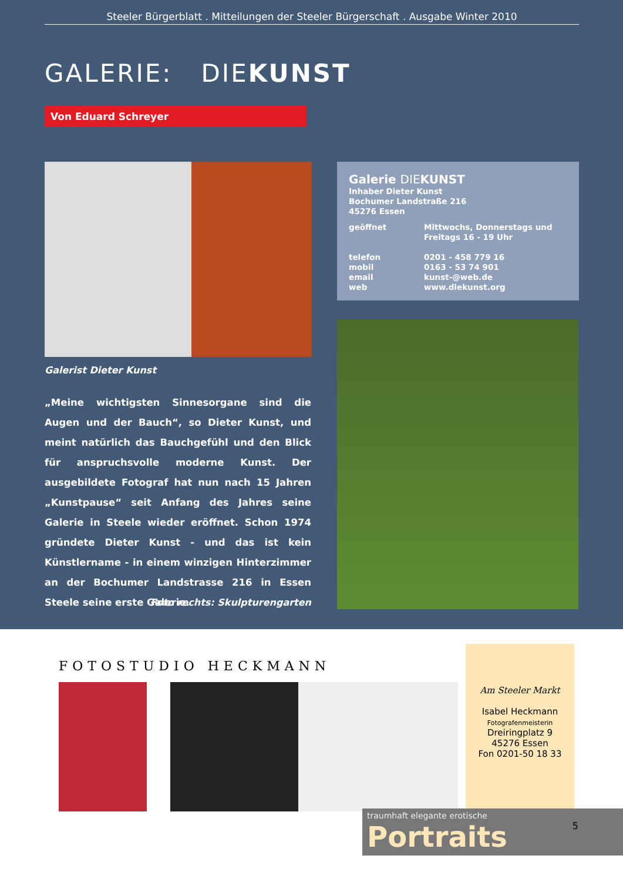Steeler Bürgerblatt . Mitteilungen der Steeler Bürgerschaft . Ausgabe Winter 2010
GALERIE: DIEKUNST
Von Eduard Schreyer
Galerist Dieter Kunst
„Meine wichtigsten Sinnesorgane sind die Augen und der Bauch“, so Dieter Kunst, und meint natürlich das Bauchgefühl und den Blick für anspruchsvolle moderne Kunst. Der ausgebildete Fotograf hat nun nach 15 Jahren „Kunstpause“ seit Anfang des Jahres seine Galerie in Steele wieder eröffnet. Schon 1974 gründete Dieter Kunst - und das ist kein Künstlername - in einem winzigen Hinterzimmer an der Bochumer Landstrasse 216 in Essen Steele seine erste Galerie.
Foto rechts: Skulpturengarten
Galerie DIEKUNST
Inhaber Dieter Kunst
Bochumer Landstraße 216
45276 Essen
| geöffnet | Mittwochs, Donnerstags und Freitags 16 - 19 Uhr |
| telefon | 0201 - 458 779 16 |
| mobil | 0163 - 53 74 901 |
| email | kunst-@web.de |
| web | www.diekunst.org |
FOTOSTUDIO HECKMANN
Am Steeler Markt
Isabel Heckmann
Fotografenmeisterin
Dreiringplatz 9
45276 Essen
Fon 0201-50 18 33
traumhaft elegante erotische Portraits
5